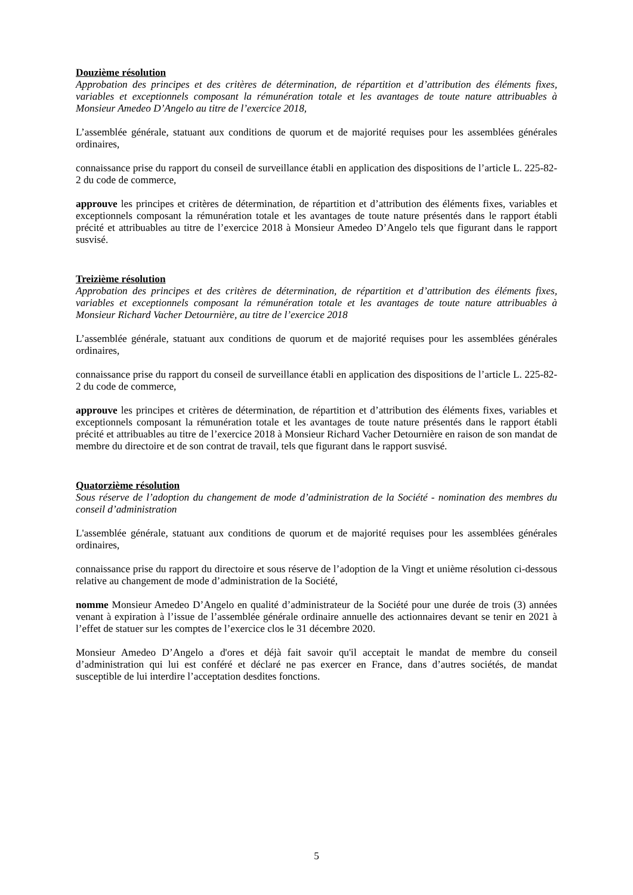Douzième résolution
Approbation des principes et des critères de détermination, de répartition et d’attribution des éléments fixes, variables et exceptionnels composant la rémunération totale et les avantages de toute nature attribuables à Monsieur Amedeo D’Angelo au titre de l’exercice 2018,
L’assemblée générale, statuant aux conditions de quorum et de majorité requises pour les assemblées générales ordinaires,
connaissance prise du rapport du conseil de surveillance établi en application des dispositions de l’article L. 225-82-2 du code de commerce,
approuve les principes et critères de détermination, de répartition et d’attribution des éléments fixes, variables et exceptionnels composant la rémunération totale et les avantages de toute nature présentés dans le rapport établi précité et attribuables au titre de l’exercice 2018 à Monsieur Amedeo D’Angelo tels que figurant dans le rapport susvisé.
Treizième résolution
Approbation des principes et des critères de détermination, de répartition et d’attribution des éléments fixes, variables et exceptionnels composant la rémunération totale et les avantages de toute nature attribuables à Monsieur Richard Vacher Detournière, au titre de l’exercice 2018
L’assemblée générale, statuant aux conditions de quorum et de majorité requises pour les assemblées générales ordinaires,
connaissance prise du rapport du conseil de surveillance établi en application des dispositions de l’article L. 225-82-2 du code de commerce,
approuve les principes et critères de détermination, de répartition et d’attribution des éléments fixes, variables et exceptionnels composant la rémunération totale et les avantages de toute nature présentés dans le rapport établi précité et attribuables au titre de l’exercice 2018 à Monsieur Richard Vacher Detournière en raison de son mandat de membre du directoire et de son contrat de travail, tels que figurant dans le rapport susvisé.
Quatorzième résolution
Sous réserve de l’adoption du changement de mode d’administration de la Société - nomination des membres du conseil d’administration
L'assemblée générale, statuant aux conditions de quorum et de majorité requises pour les assemblées générales ordinaires,
connaissance prise du rapport du directoire et sous réserve de l’adoption de la Vingt et unième résolution ci-dessous relative au changement de mode d’administration de la Société,
nomme Monsieur Amedeo D’Angelo en qualité d’administrateur de la Société pour une durée de trois (3) années venant à expiration à l’issue de l’assemblée générale ordinaire annuelle des actionnaires devant se tenir en 2021 à l’effet de statuer sur les comptes de l’exercice clos le 31 décembre 2020.
Monsieur Amedeo D’Angelo a d'ores et déjà fait savoir qu'il acceptait le mandat de membre du conseil d’administration qui lui est conféré et déclaré ne pas exercer en France, dans d’autres sociétés, de mandat susceptible de lui interdire l’acceptation desdites fonctions.
5